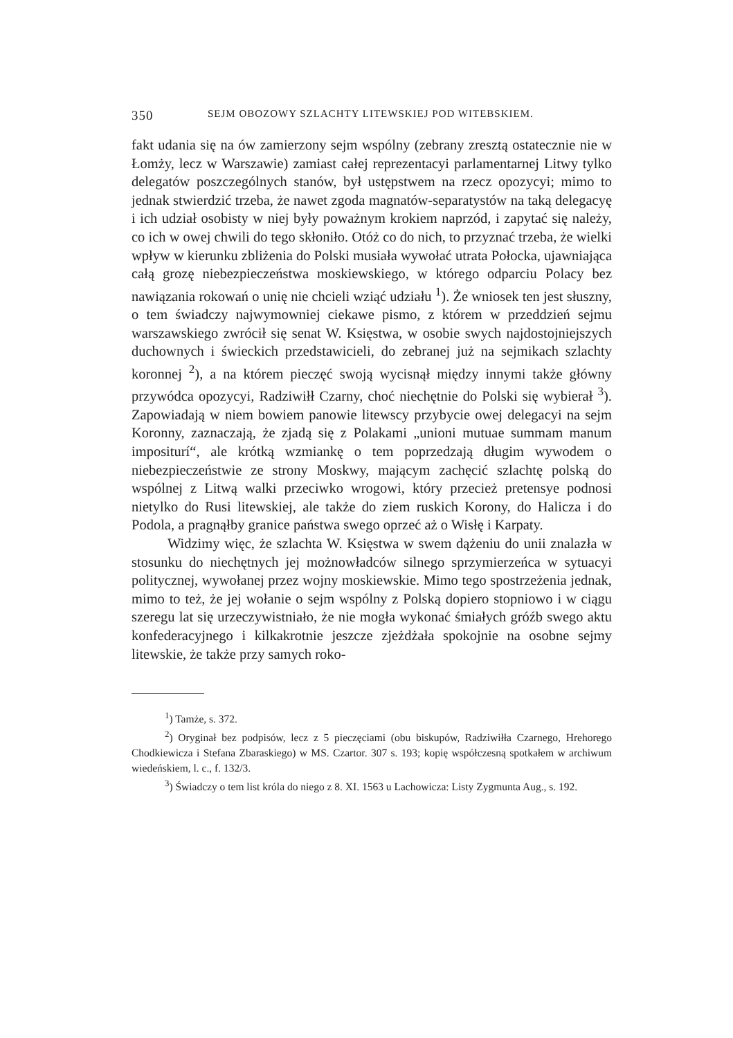350 SEJM OBOZOWY SZLACHTY LITEWSKIEJ POD WITEBSKIEM.
fakt udania się na ów zamierzony sejm wspólny (zebrany zresztą ostatecznie nie w Łomży, lecz w Warszawie) zamiast całej reprezentacyi parlamentarnej Litwy tylko delegatów poszczególnych stanów, był ustępstwem na rzecz opozycyi; mimo to jednak stwierdzić trzeba, że nawet zgoda magnatów-separatystów na taką delegacyę i ich udział osobisty w niej były poważnym krokiem naprzód, i zapytać się należy, co ich w owej chwili do tego skłoniło. Otóż co do nich, to przyznać trzeba, że wielki wpływ w kierunku zbliżenia do Polski musiała wywołać utrata Połocka, ujawniająca całą grozę niebezpieczeństwa moskiewskiego, w którego odparciu Polacy bez nawiązania rokowań o unię nie chcieli wziąć udziału <sup>1</sup>). Że wniosek ten jest słuszny, o tem świadczy najwymowniej ciekawe pismo, z którem w przeddzień sejmu warszawskiego zwrócił się senat W. Księstwa, w osobie swych najdostojniejszych duchownych i świeckich przedstawicieli, do zebranej już na sejmikach szlachty koronnej <sup>2</sup>), a na którem pieczęć swoją wycisnął między innymi także główny przywódca opozycyi, Radziwiłł Czarny, choć niechętnie do Polski się wybierał <sup>3</sup>). Zapowiadają w niem bowiem panowie litewscy przybycie owej delegacyi na sejm Koronny, zaznaczają, że zjadą się z Polakami „unioni mutuae summam manum impositurí“, ale krótką wzmiankę o tem poprzedzają długim wywodem o niebezpieczeństwie ze strony Moskwy, mającym zachęcić szlachtę polską do wspólnej z Litwą walki przeciwko wrogowi, który przecież pretensye podnosi nietylko do Rusi litewskiej, ale także do ziem ruskich Korony, do Halicza i do Podola, a pragnąłby granice państwa swego oprzeć aż o Wisłę i Karpaty.
Widzimy więc, że szlachta W. Księstwa w swem dążeniu do unii znalazła w stosunku do niechętnych jej możnowładców silnego sprzymierzeńca w sytuacyi politycznej, wywołanej przez wojny moskiewskie. Mimo tego spostrzeżenia jednak, mimo to też, że jej wołanie o sejm wspólny z Polską dopiero stopniowo i w ciągu szeregu lat się urzeczywistniało, że nie mogła wykonać śmiałych gróźb swego aktu konfederacyjnego i kilkakrotnie jeszcze zjeżdżała spokojnie na osobne sejmy litewskie, że także przy samych roko-
<sup>1</sup>) Tamże, s. 372.
<sup>2</sup>) Oryginał bez podpisów, lecz z 5 pieczęciami (obu biskupów, Radziwiłła Czarnego, Hrehorego Chodkiewicza i Stefana Zbaraskiego) w MS. Czartor. 307 s. 193; kopię współczesną spotkałem w archiwum wiedeńskiem, l. c., f. 132/3.
<sup>3</sup>) Świadczy o tem list króla do niego z 8. XI. 1563 u Lachowicza: Listy Zygmunta Aug., s. 192.